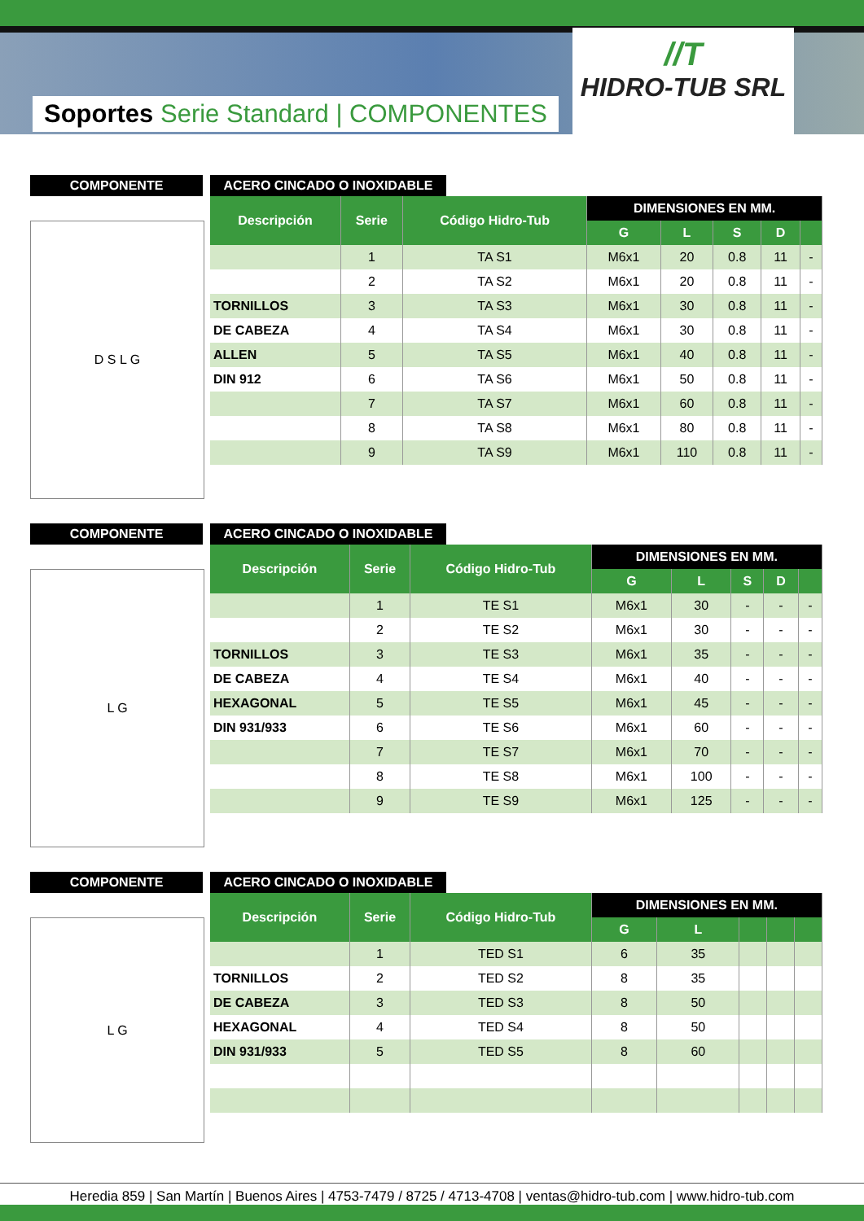Soportes Serie Standard | COMPONENTES
//T
HIDRO-TUB SRL
COMPONENTE
D S L G
ACERO CINCADO O INOXIDABLE
| Descripción | Serie | Código Hidro-Tub | DIMENSIONES EN MM. | | | | |
| --- | --- | --- | --- | --- | --- | --- | --- |
| | | | G | L | S | D | |
| | 1 | TA S1 | M6x1 | 20 | 0.8 | 11 | - |
| | 2 | TA S2 | M6x1 | 20 | 0.8 | 11 | - |
| TORNILLOS | 3 | TA S3 | M6x1 | 30 | 0.8 | 11 | - |
| DE CABEZA | 4 | TA S4 | M6x1 | 30 | 0.8 | 11 | - |
| ALLEN | 5 | TA S5 | M6x1 | 40 | 0.8 | 11 | - |
| DIN 912 | 6 | TA S6 | M6x1 | 50 | 0.8 | 11 | - |
| | 7 | TA S7 | M6x1 | 60 | 0.8 | 11 | - |
| | 8 | TA S8 | M6x1 | 80 | 0.8 | 11 | - |
| | 9 | TA S9 | M6x1 | 110 | 0.8 | 11 | - |
COMPONENTE
L G
ACERO CINCADO O INOXIDABLE
| Descripción | Serie | Código Hidro-Tub | DIMENSIONES EN MM. | | | | |
| --- | --- | --- | --- | --- | --- | --- | --- |
| | | | G | L | S | D | |
| | 1 | TE S1 | M6x1 | 30 | - | - | - |
| | 2 | TE S2 | M6x1 | 30 | - | - | - |
| TORNILLOS | 3 | TE S3 | M6x1 | 35 | - | - | - |
| DE CABEZA | 4 | TE S4 | M6x1 | 40 | - | - | - |
| HEXAGONAL | 5 | TE S5 | M6x1 | 45 | - | - | - |
| DIN 931/933 | 6 | TE S6 | M6x1 | 60 | - | - | - |
| | 7 | TE S7 | M6x1 | 70 | - | - | - |
| | 8 | TE S8 | M6x1 | 100 | - | - | - |
| | 9 | TE S9 | M6x1 | 125 | - | - | - |
COMPONENTE
L G
ACERO CINCADO O INOXIDABLE
| Descripción | Serie | Código Hidro-Tub | DIMENSIONES EN MM. | | | | |
| --- | --- | --- | --- | --- | --- | --- | --- |
| | | | G | L | | | |
| | 1 | TED S1 | 6 | 35 | | | |
| TORNILLOS | 2 | TED S2 | 8 | 35 | | | |
| DE CABEZA | 3 | TED S3 | 8 | 50 | | | |
| HEXAGONAL | 4 | TED S4 | 8 | 50 | | | |
| DIN 931/933 | 5 | TED S5 | 8 | 60 | | | |
Heredia 859 | San Martín | Buenos Aires | 4753-7479 / 8725 / 4713-4708 | ventas@hidro-tub.com | www.hidro-tub.com